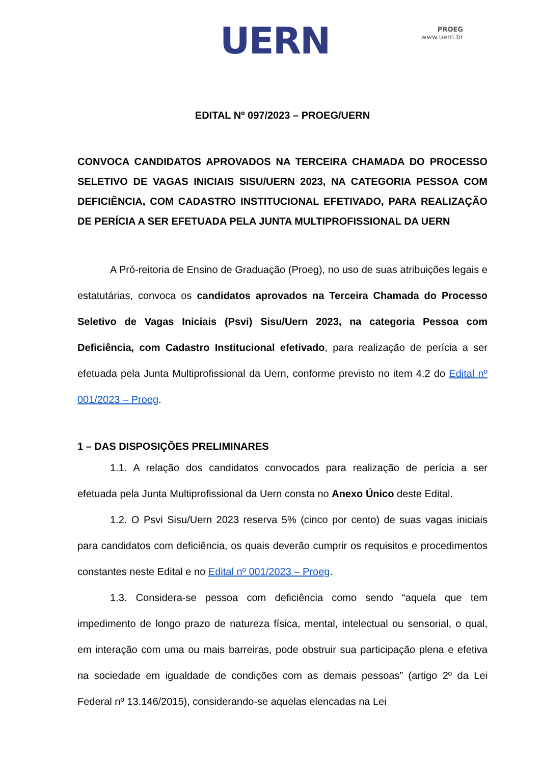UERN
PROEG
www.uern.br
EDITAL Nº 097/2023 – PROEG/UERN
CONVOCA CANDIDATOS APROVADOS NA TERCEIRA CHAMADA DO PROCESSO SELETIVO DE VAGAS INICIAIS SISU/UERN 2023, NA CATEGORIA PESSOA COM DEFICIÊNCIA, COM CADASTRO INSTITUCIONAL EFETIVADO, PARA REALIZAÇÃO DE PERÍCIA A SER EFETUADA PELA JUNTA MULTIPROFISSIONAL DA UERN
A Pró-reitoria de Ensino de Graduação (Proeg), no uso de suas atribuições legais e estatutárias, convoca os candidatos aprovados na Terceira Chamada do Processo Seletivo de Vagas Iniciais (Psvi) Sisu/Uern 2023, na categoria Pessoa com Deficiência, com Cadastro Institucional efetivado, para realização de perícia a ser efetuada pela Junta Multiprofissional da Uern, conforme previsto no item 4.2 do Edital nº 001/2023 – Proeg.
1 – DAS DISPOSIÇÕES PRELIMINARES
1.1. A relação dos candidatos convocados para realização de perícia a ser efetuada pela Junta Multiprofissional da Uern consta no Anexo Único deste Edital.
1.2. O Psvi Sisu/Uern 2023 reserva 5% (cinco por cento) de suas vagas iniciais para candidatos com deficiência, os quais deverão cumprir os requisitos e procedimentos constantes neste Edital e no Edital nº 001/2023 – Proeg.
1.3. Considera-se pessoa com deficiência como sendo “aquela que tem impedimento de longo prazo de natureza física, mental, intelectual ou sensorial, o qual, em interação com uma ou mais barreiras, pode obstruir sua participação plena e efetiva na sociedade em igualdade de condições com as demais pessoas” (artigo 2º da Lei Federal nº 13.146/2015), considerando-se aquelas elencadas na Lei